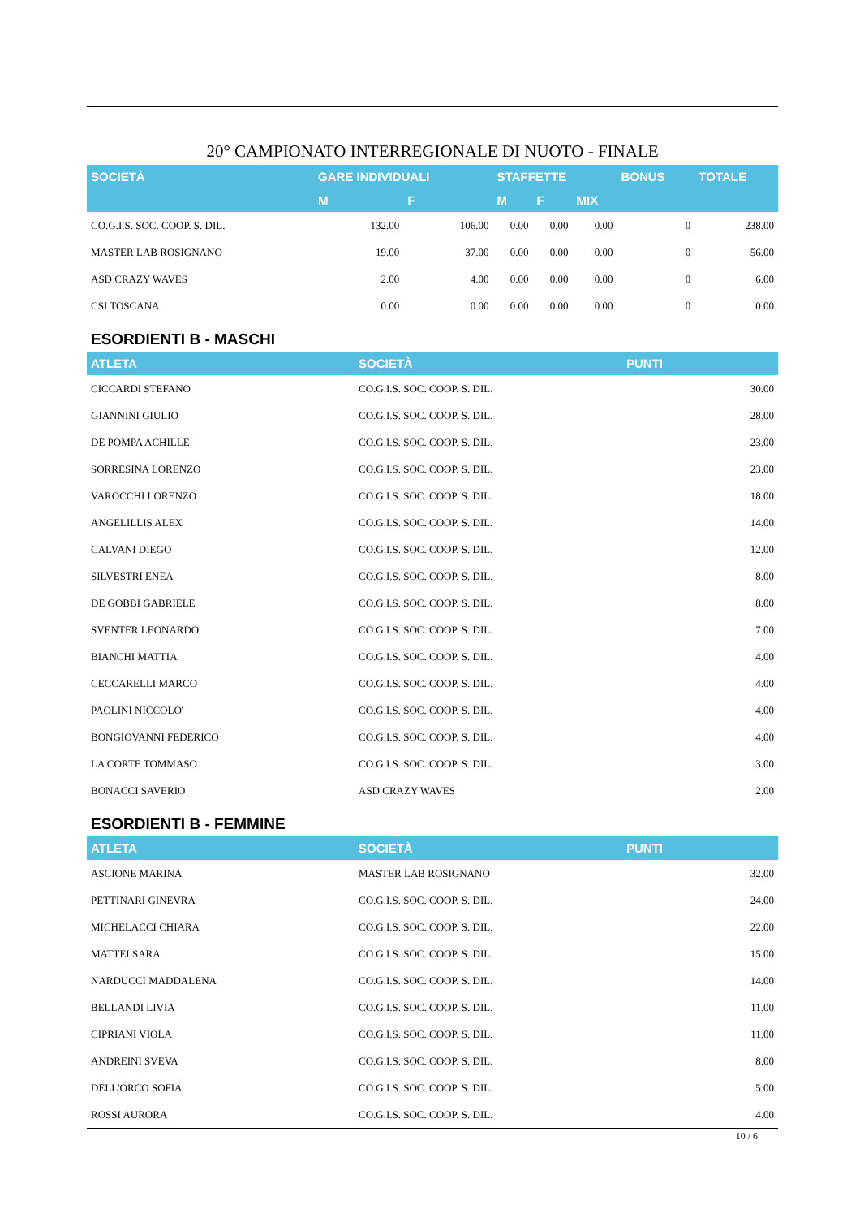20° CAMPIONATO INTERREGIONALE DI NUOTO - FINALE
| SOCIETÀ | GARE INDIVIDUALI | | STAFFETTE | | | BONUS | TOTALE |
| --- | --- | --- | --- | --- | --- | --- | --- |
| | M | F | M | F | MIX | | |
| CO.G.I.S. SOC. COOP. S. DIL. | 132.00 | 106.00 | 0.00 | 0.00 | 0.00 | 0 | 238.00 |
| MASTER LAB ROSIGNANO | 19.00 | 37.00 | 0.00 | 0.00 | 0.00 | 0 | 56.00 |
| ASD CRAZY WAVES | 2.00 | 4.00 | 0.00 | 0.00 | 0.00 | 0 | 6.00 |
| CSI TOSCANA | 0.00 | 0.00 | 0.00 | 0.00 | 0.00 | 0 | 0.00 |
ESORDIENTI B - MASCHI
| ATLETA | SOCIETÀ | PUNTI |
| --- | --- | --- |
| CICCARDI STEFANO | CO.G.I.S. SOC. COOP. S. DIL. | 30.00 |
| GIANNINI GIULIO | CO.G.I.S. SOC. COOP. S. DIL. | 28.00 |
| DE POMPA ACHILLE | CO.G.I.S. SOC. COOP. S. DIL. | 23.00 |
| SORRESINA LORENZO | CO.G.I.S. SOC. COOP. S. DIL. | 23.00 |
| VAROCCHI LORENZO | CO.G.I.S. SOC. COOP. S. DIL. | 18.00 |
| ANGELILLIS ALEX | CO.G.I.S. SOC. COOP. S. DIL. | 14.00 |
| CALVANI DIEGO | CO.G.I.S. SOC. COOP. S. DIL. | 12.00 |
| SILVESTRI ENEA | CO.G.I.S. SOC. COOP. S. DIL. | 8.00 |
| DE GOBBI GABRIELE | CO.G.I.S. SOC. COOP. S. DIL. | 8.00 |
| SVENTER LEONARDO | CO.G.I.S. SOC. COOP. S. DIL. | 7.00 |
| BIANCHI MATTIA | CO.G.I.S. SOC. COOP. S. DIL. | 4.00 |
| CECCARELLI MARCO | CO.G.I.S. SOC. COOP. S. DIL. | 4.00 |
| PAOLINI NICCOLO' | CO.G.I.S. SOC. COOP. S. DIL. | 4.00 |
| BONGIOVANNI FEDERICO | CO.G.I.S. SOC. COOP. S. DIL. | 4.00 |
| LA CORTE TOMMASO | CO.G.I.S. SOC. COOP. S. DIL. | 3.00 |
| BONACCI SAVERIO | ASD CRAZY WAVES | 2.00 |
ESORDIENTI B - FEMMINE
| ATLETA | SOCIETÀ | PUNTI |
| --- | --- | --- |
| ASCIONE MARINA | MASTER LAB ROSIGNANO | 32.00 |
| PETTINARI GINEVRA | CO.G.I.S. SOC. COOP. S. DIL. | 24.00 |
| MICHELACCI CHIARA | CO.G.I.S. SOC. COOP. S. DIL. | 22.00 |
| MATTEI SARA | CO.G.I.S. SOC. COOP. S. DIL. | 15.00 |
| NARDUCCI MADDALENA | CO.G.I.S. SOC. COOP. S. DIL. | 14.00 |
| BELLANDI LIVIA | CO.G.I.S. SOC. COOP. S. DIL. | 11.00 |
| CIPRIANI VIOLA | CO.G.I.S. SOC. COOP. S. DIL. | 11.00 |
| ANDREINI SVEVA | CO.G.I.S. SOC. COOP. S. DIL. | 8.00 |
| DELL'ORCO SOFIA | CO.G.I.S. SOC. COOP. S. DIL. | 5.00 |
| ROSSI AURORA | CO.G.I.S. SOC. COOP. S. DIL. | 4.00 |
10 / 6